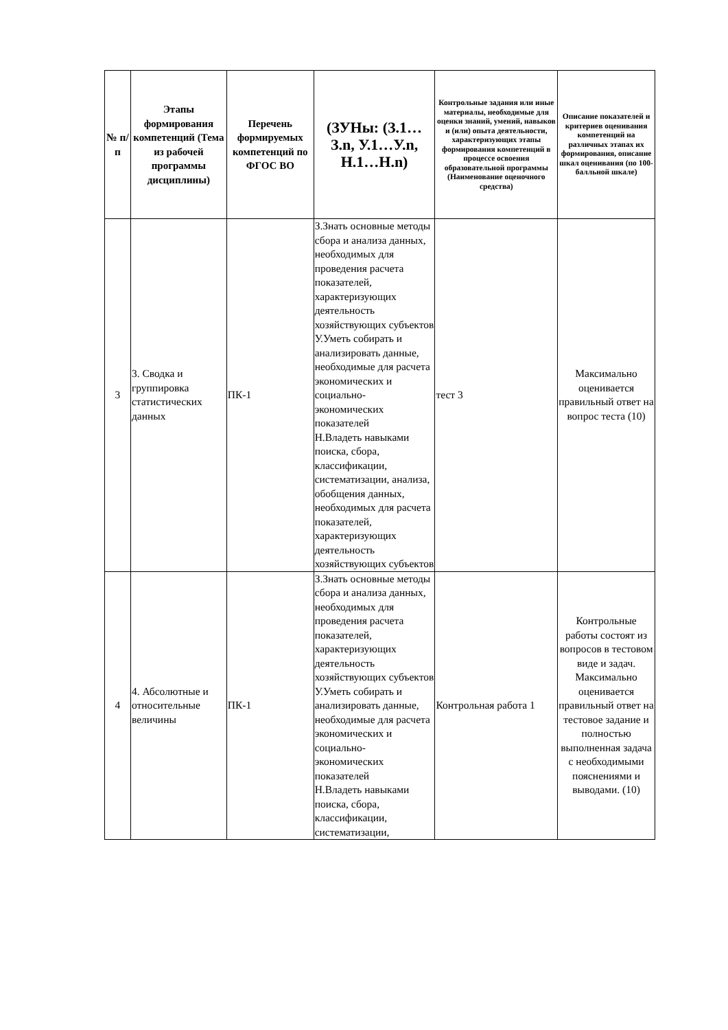| № п/п | Этапы формирования компетенций (Тема из рабочей программы дисциплины) | Перечень формируемых компетенций по ФГОС ВО | (ЗУНы: (З.1…З.n, У.1…У.n, Н.1…Н.n) | Контрольные задания или иные материалы, необходимые для оценки знаний, умений, навыков и (или) опыта деятельности, характеризующих этапы формирования компетенций в процессе освоения образовательной программы (Наименование оценочного средства) | Описание показателей и критериев оценивания компетенций на различных этапах их формирования, описание шкал оценивания (по 100-балльной шкале) |
| --- | --- | --- | --- | --- | --- |
| 3 | 3. Сводка и группировка статистических данных | ПК-1 | З.Знать основные методы сбора и анализа данных, необходимых для проведения расчета показателей, характеризующих деятельность хозяйствующих субъектов У.Уметь собирать и анализировать данные, необходимые для расчета экономических и социально-экономических показателей Н.Владеть навыками поиска, сбора, классификации, систематизации, анализа, обобщения данных, необходимых для расчета показателей, характеризующих деятельность хозяйствующих субъектов | тест 3 | Максимально оценивается правильный ответ на вопрос теста (10) |
| 4 | 4. Абсолютные и относительные величины | ПК-1 | З.Знать основные методы сбора и анализа данных, необходимых для проведения расчета показателей, характеризующих деятельность хозяйствующих субъектов У.Уметь собирать и анализировать данные, необходимые для расчета экономических и социально-экономических показателей Н.Владеть навыками поиска, сбора, классификации, систематизации, | Контрольная работа 1 | Контрольные работы состоят из вопросов в тестовом виде и задач. Максимально оценивается правильный ответ на тестовое задание и полностью выполненная задача с необходимыми пояснениями и выводами. (10) |